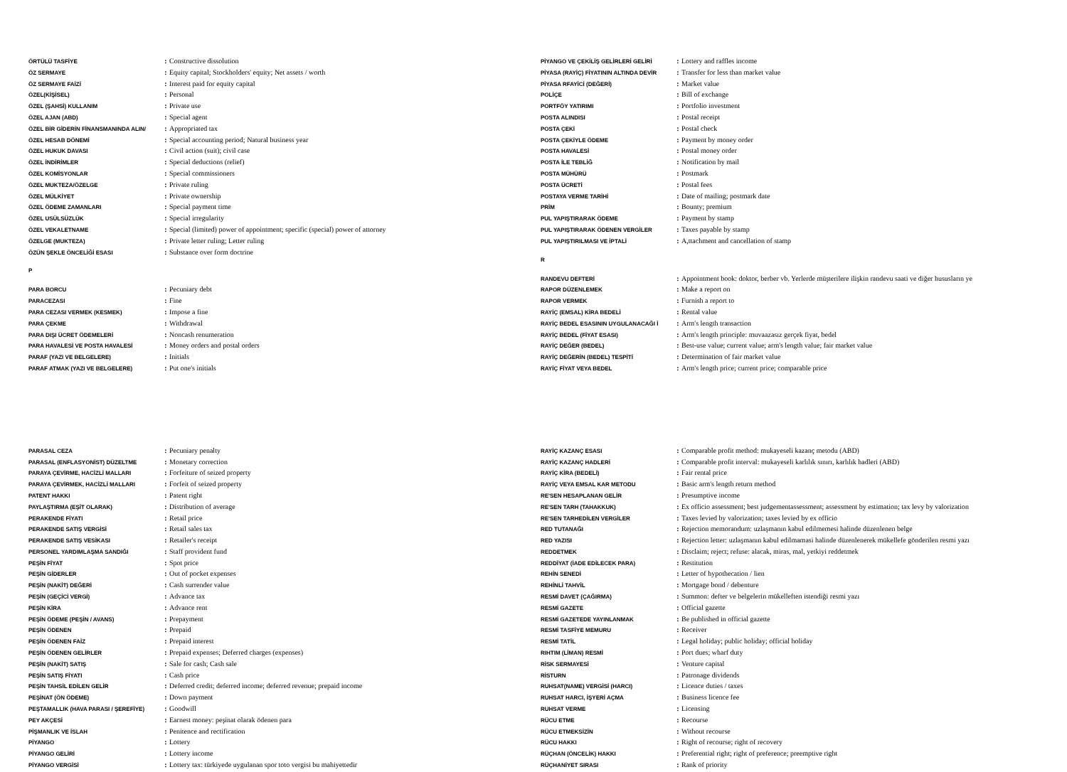| ÖRTÜLÜ TASFİYE | : | Constructive dissolution |
| ÖZ SERMAYE | : | Equity capital; Stockholders' equity; Net assets / worth |
| ÖZ SERMAYE FAİZİ | : | Interest paid for equity capital |
| ÖZEL(KİŞİSEL) | : | Personal |
| ÖZEL (ŞAHSİ) KULLANIM | : | Private use |
| ÖZEL AJAN (ABD) | : | Special agent |
| ÖZEL BİR GİDERİN FİNANSMANINDA ALIN/ | : | Appropriated tax |
| ÖZEL HESAB DÖNEMİ | : | Special accounting period; Natural business year |
| ÖZEL HUKUK DAVASI | : | Civil action (suit); civil case |
| ÖZEL İNDİRİMLER | : | Special deductions (relief) |
| ÖZEL KOMİSYONLAR | : | Special commissioners |
| ÖZEL MUKTEZA/ÖZELGE | : | Private ruling |
| ÖZEL MÜLKİYET | : | Private ownership |
| ÖZEL ÖDEME ZAMANLARI | : | Special payment time |
| ÖZEL USÜLSÜZLÜK | : | Special irregularity |
| ÖZEL VEKALETNAME | : | Special (limited) power of appointment; specific (special) power of attorney |
| ÖZELGE (MUKTEZA) | : | Private letter ruling; Letter ruling |
| ÖZÜN ŞEKLE ÖNCELİĞİ ESASI | : | Substance over form doctrine |
P
| PARA BORCU | : | Pecuniary debt |
| PARACEZASI | : | Fine |
| PARA CEZASI VERMEK (KESMEK) | : | Impose a fine |
| PARA ÇEKME | : | Withdrawal |
| PARA DIŞI ÜCRET ÖDEMELERİ | : | Noncash renumeration |
| PARA HAVALESİ VE POSTA HAVALESİ | : | Money orders and postal orders |
| PARAF (YAZI VE BELGELERE) | : | Initials |
| PARAF ATMAK (YAZI VE BELGELERE) | : | Put one's initials |
| PARASAL CEZA | : | Pecuniary penalty |
| PARASAL (ENFLASYONİST) DÜZELTME | : | Monetary correction |
| PARAYA ÇEVİRME, HACİZLİ MALLARI | : | Forfeiture of seized property |
| PARAYA ÇEVİRMEK, HACİZLİ MALLARI | : | Forfeit of seized property |
| PATENT HAKKI | : | Patent right |
| PAYLAŞTIRMA (EŞİT OLARAK) | : | Distribution of average |
| PERAKENDE FİYATI | : | Retail price |
| PERAKENDE SATIŞ VERGİSİ | : | Retail sales tax |
| PERAKENDE SATIŞ VESİKASI | : | Retailer's receipt |
| PERSONEL YARDIMLAŞMA SANDIĞI | : | Staff provident fund |
| PEŞİN FİYAT | : | Spot price |
| PEŞİN GİDERLER | : | Out of pocket expenses |
| PEŞİN (NAKİT) DEĞERİ | : | Cash surrender value |
| PEŞİN (GEÇİCİ VERGİ) | : | Advance tax |
| PEŞİN KİRA | : | Advance rent |
| PEŞİN ÖDEME (PEŞİN / AVANS) | : | Prepayment |
| PEŞİN ÖDENEN | : | Prepaid |
| PEŞİN ÖDENEN FAİZ | : | Prepaid interest |
| PEŞİN ÖDENEN GELİRLER | : | Prepaid expenses; Deferred charges (expenses) |
| PEŞİN (NAKİT) SATIŞ | : | Sale for cash; Cash sale |
| PEŞİN SATIŞ FİYATI | : | Cash price |
| PEŞİN TAHSİL EDİLEN GELİR | : | Deferred credit; deferred income; deferred revenue; prepaid income |
| PEŞİNAT (ÖN ÖDEME) | : | Down payment |
| PEŞTAMALLIK (HAVA PARASI / ŞEREFİYE) | : | Goodwill |
| PEY AKÇESİ | : | Earnest money: peşinat olarak ödenen para |
| PİŞMANLIK VE İSLAH | : | Penitence and rectification |
| PİYANGO | : | Lottery |
| PİYANGO GELİRİ | : | Lottery income |
| PİYANGO VERGİSİ | : | Lottery tax: türkiyede uygulanan spor toto vergisi bu mahiyettedir |
| PİYANGO VE ÇEKİLİŞ GELİRLERİ GELİRİ | : | Lottery and raffles income |
| PİYASA (RAYİÇ) FİYATININ ALTINDA DEVİR | : | Transfer for less than market value |
| PİYASA RFAYİCİ (DEĞERİ) | : | Market value |
| POLİÇE | : | Bill of exchange |
| PORTFÖY YATIRIMI | : | Portfolio investment |
| POSTA ALINDISI | : | Postal receipt |
| POSTA ÇEKİ | : | Postal check |
| POSTA ÇEKİYLE ÖDEME | : | Payment by money order |
| POSTA HAVALESİ | : | Postal money order |
| POSTA İLE TEBLİĞ | : | Notification by mail |
| POSTA MÜHÜRÜ | : | Postmark |
| POSTA ÜCRETİ | : | Postal fees |
| POSTAYA VERME TARİHİ | : | Date of mailing; postmark date |
| PRİM | : | Bounty; premium |
| PUL YAPIŞTIRARAK ÖDEME | : | Payment by stamp |
| PUL YAPIŞTIRARAK ÖDENEN VERGİLER | : | Taxes payable by stamp |
| PUL YAPIŞTIRILMASI VE İPTALİ | : | A,ttachment and cancellation of stamp |
R
| RANDEVU DEFTERİ | : | Appointment book: doktor, berber vb. Yerlerde müşterilere ilişkin randevu saati ve diğer hususların ye |
| RAPOR DÜZENLEMEK | : | Make a report on |
| RAPOR VERMEK | : | Furnish a report to |
| RAYİÇ (EMSAL) KİRA BEDELİ | : | Rental value |
| RAYİÇ BEDEL ESASININ UYGULANACAĞI İ | : | Arm's length transaction |
| RAYİÇ BEDEL (FİYAT ESASI) | : | Arm's length principle: muvaazasız gerçek fiyat, bedel |
| RAYİÇ DEĞER (BEDEL) | : | Best-use value; current value; arm's length value; fair market value |
| RAYİÇ DEĞERİN (BEDEL) TESPİTİ | : | Determination of fair market value |
| RAYİÇ FİYAT VEYA BEDEL | : | Arm's length price; current price; comparable price |
| RAYİÇ KAZANÇ ESASI | : | Comparable profit method: mukayeseli kazanç metodu (ABD) |
| RAYİÇ KAZANÇ HADLERİ | : | Comparable profit interval: mukayeseli karlılık sınırı, karlılık hadleri (ABD) |
| RAYİÇ KİRA (BEDELİ) | : | Fair rental price |
| RAYİÇ VEYA EMSAL KAR METODU | : | Basic arm's length return method |
| RE'SEN HESAPLANAN GELİR | : | Presumptive income |
| RE'SEN TARH (TAHAKKUK) | : | Ex officio assessment; best judgementassessment; assessment by estimation; tax levy by valorization |
| RE'SEN TARHEDİLEN VERGİLER | : | Taxes levied by valorization; taxes levied by ex officio |
| RED TUTANAĞI | : | Rejection memorandum: uzlaşmanın kabul edilmemesi halinde düzenlenen belge |
| RED YAZISI | : | Rejection letter: uzlaşmanın kabul edilmamasi halinde düzenlenerek mükellefe gönderilen resmi yazı |
| REDDETMEK | : | Disclaim; reject; refuse: alacak, miras, mal, yetkiyi reddetmek |
| REDDİYAT (İADE EDİLECEK PARA) | : | Restitution |
| REHİN SENEDİ | : | Letter of hypothecation / lien |
| REHİNLİ TAHVİL | : | Mortgage bond / debenture |
| RESMİ DAVET (ÇAĞIRMA) | : | Summon: defter ve belgelerin mükelleften istendiği resmi yazı |
| RESMİ GAZETE | : | Official gazette |
| RESMİ GAZETEDE YAYINLANMAK | : | Be published in official gazette |
| RESMİ TASFİYE MEMURU | : | Receiver |
| RESMİ TATİL | : | Legal holiday; public holiday; official holiday |
| RIHTIM (LİMAN) RESMİ | : | Port dues; wharf duty |
| RİSK SERMAYESİ | : | Venture capital |
| RİSTURN | : | Patronage dividends |
| RUHSAT(NAME) VERGİSİ (HARCI) | : | Licence duties / taxes |
| RUHSAT HARCI, İŞYERİ AÇMA | : | Business licence fee |
| RUHSAT VERME | : | Licensing |
| RÜCU ETME | : | Recourse |
| RÜCU ETMEKSİZİN | : | Without recourse |
| RÜCU HAKKI | : | Right of recourse; right of recovery |
| RÜÇHAN (ÖNCELİK) HAKKI | : | Preferential right; right of preference; preemptive right |
| RÜÇHANİYET SIRASI | : | Rank of priority |